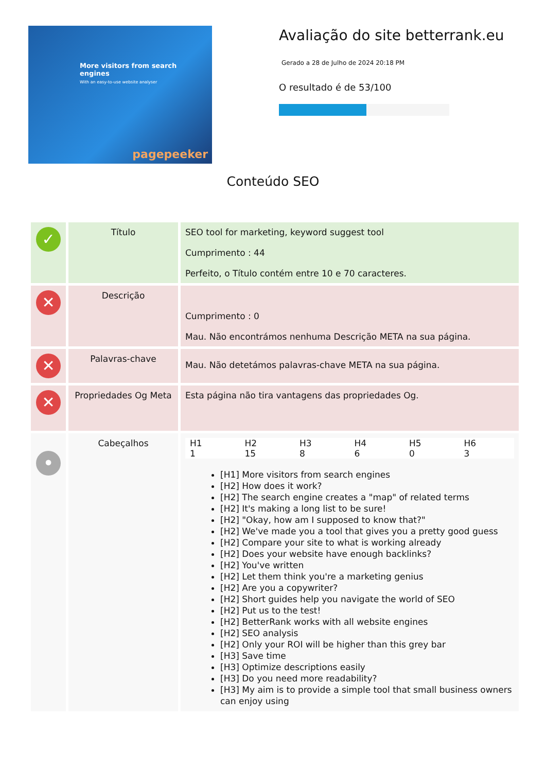More visitors from search engines
With an easy-to-use website analyser
pagepeeker
Avaliação do site betterrank.eu
Gerado a 28 de Julho de 2024 20:18 PM
O resultado é de 53/100
Conteúdo SEO
| ✓ | Título | SEO tool for marketing, keyword suggest tool Cumprimento : 44 Perfeito, o Título contém entre 10 e 70 caracteres. |
| ✕ | Descrição | Cumprimento : 0 Mau. Não encontrámos nenhuma Descrição META na sua página. |
| ✕ | Palavras-chave | Mau. Não detetámos palavras-chave META na sua página. |
| ✕ | Propriedades Og Meta | Esta página não tira vantagens das propriedades Og. |
| • | Cabeçalhos | / H1 1 / H2 15 / H3 8 / H4 6 / H5 0 / H6 3 / [H1] More visitors from search engines [H2] How does it work? [H2] The search engine creates a "map" of related terms [H2] It's making a long list to be sure! [H2] "Okay, how am I supposed to know that?" [H2] We've made you a tool that gives you a pretty good guess [H2] Compare your site to what is working already [H2] Does your website have enough backlinks? [H2] You've written [H2] Let them think you're a marketing genius [H2] Are you a copywriter? [H2] Short guides help you navigate the world of SEO [H2] Put us to the test! [H2] BetterRank works with all website engines [H2] SEO analysis [H2] Only your ROI will be higher than this grey bar [H3] Save time [H3] Optimize descriptions easily [H3] Do you need more readability? [H3] My aim is to provide a simple tool that small business owners can enjoy using |